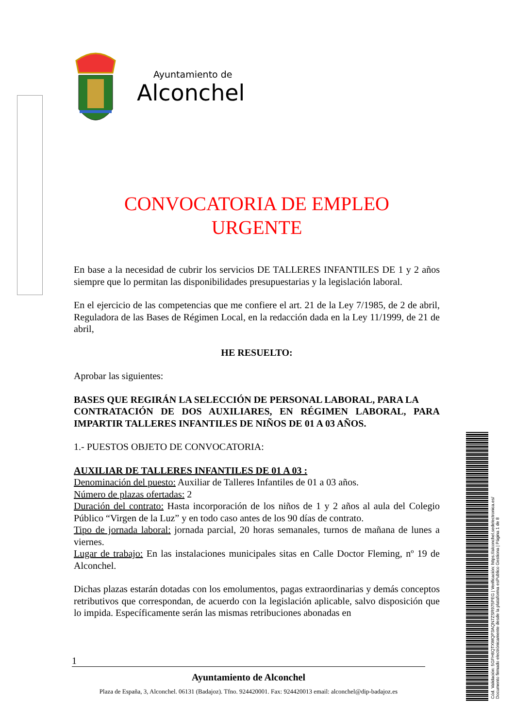Ayuntamiento de
Alconchel
CONVOCATORIA DE EMPLEO
URGENTE
En base a la necesidad de cubrir los servicios DE TALLERES INFANTILES DE 1 y 2 años siempre que lo permitan las disponibilidades presupuestarias y la legislación laboral.
En el ejercicio de las competencias que me confiere el art. 21 de la Ley 7/1985, de 2 de abril, Reguladora de las Bases de Régimen Local, en la redacción dada en la Ley 11/1999, de 21 de abril,
HE RESUELTO:
Aprobar las siguientes:
BASES QUE REGIRÁN LA SELECCIÓN DE PERSONAL LABORAL, PARA LA
CONTRATACIÓN DE DOS AUXILIARES, EN RÉGIMEN LABORAL, PARA IMPARTIR TALLERES INFANTILES DE NIÑOS DE 01 A 03 AÑOS.
1.- PUESTOS OBJETO DE CONVOCATORIA:
AUXILIAR DE TALLERES INFANTILES DE 01 A 03 :
Denominación del puesto: Auxiliar de Talleres Infantiles de 01 a 03 años.
Número de plazas ofertadas: 2
Duración del contrato: Hasta incorporación de los niños de 1 y 2 años al aula del Colegio Público “Virgen de la Luz” y en todo caso antes de los 90 días de contrato.
Tipo de jornada laboral: jornada parcial, 20 horas semanales, turnos de mañana de lunes a viernes.
Lugar de trabajo: En las instalaciones municipales sitas en Calle Doctor Fleming, nº 19 de Alconchel.
Dichas plazas estarán dotadas con los emolumentos, pagas extraordinarias y demás conceptos retributivos que correspondan, de acuerdo con la legislación aplicable, salvo disposición que lo impida. Específicamente serán las mismas retribuciones abonadas en
1
Ayuntamiento de Alconchel
Plaza de España, 3, Alconchel. 06131 (Badajoz). Tfno. 924420001. Fax: 924420013 email: alconchel@dip-badajoz.es
Cód. Validación: 5GFH6QTXWQP3AQN7ZSR975PEG | Verificación: https://alconchel.sedelectronica.es/
Documento firmado electrónicamente desde la plataforma esPublico Gestiona | Página 1 de 8